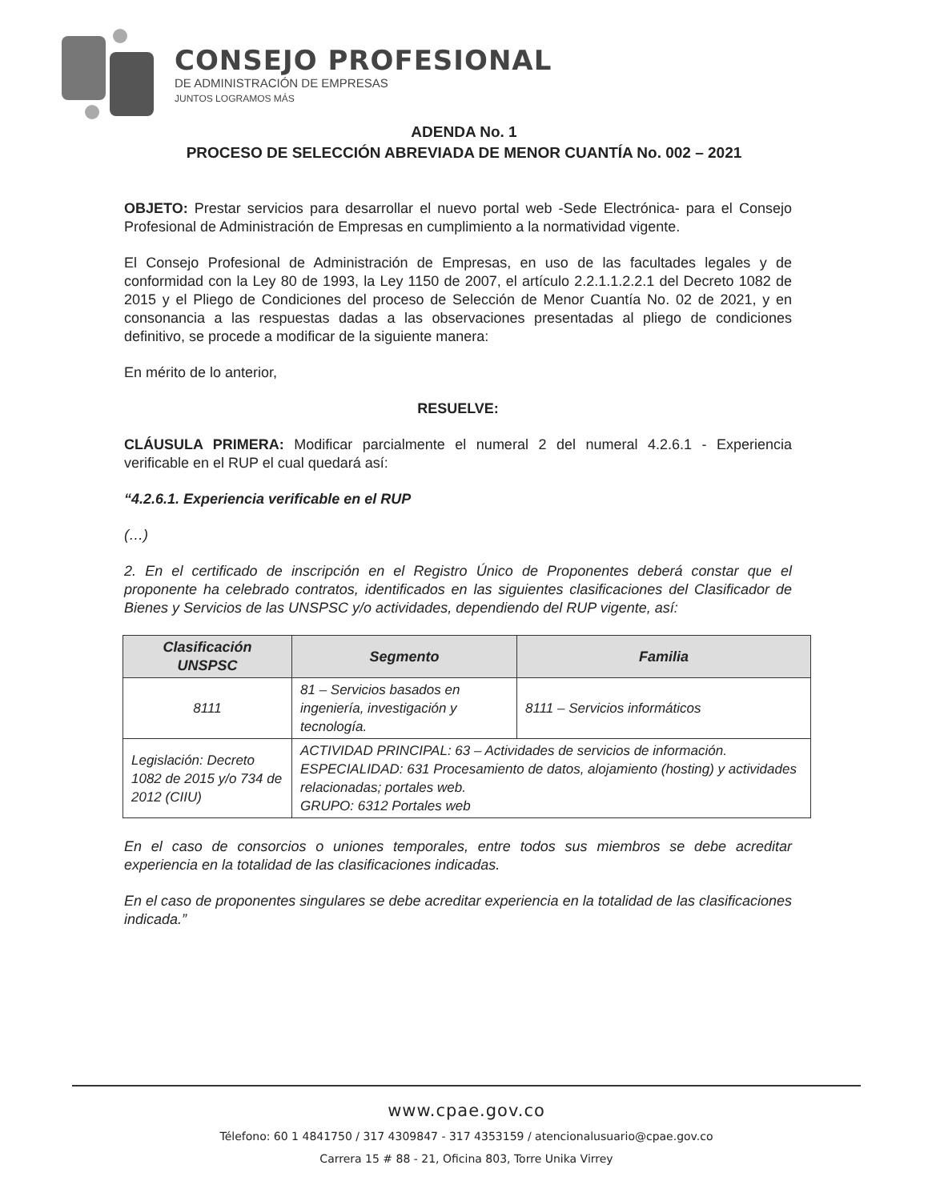CONSEJO PROFESIONAL
DE ADMINISTRACIÓN DE EMPRESAS
JUNTOS LOGRAMOS MÁS
ADENDA No. 1
PROCESO DE SELECCIÓN ABREVIADA DE MENOR CUANTÍA No. 002 – 2021
OBJETO: Prestar servicios para desarrollar el nuevo portal web -Sede Electrónica- para el Consejo Profesional de Administración de Empresas en cumplimiento a la normatividad vigente.
El Consejo Profesional de Administración de Empresas, en uso de las facultades legales y de conformidad con la Ley 80 de 1993, la Ley 1150 de 2007, el artículo 2.2.1.1.2.2.1 del Decreto 1082 de 2015 y el Pliego de Condiciones del proceso de Selección de Menor Cuantía No. 02 de 2021, y en consonancia a las respuestas dadas a las observaciones presentadas al pliego de condiciones definitivo, se procede a modificar de la siguiente manera:
En mérito de lo anterior,
RESUELVE:
CLÁUSULA PRIMERA: Modificar parcialmente el numeral 2 del numeral 4.2.6.1 - Experiencia verificable en el RUP el cual quedará así:
“4.2.6.1. Experiencia verificable en el RUP
(…)
2. En el certificado de inscripción en el Registro Único de Proponentes deberá constar que el proponente ha celebrado contratos, identificados en las siguientes clasificaciones del Clasificador de Bienes y Servicios de las UNSPSC y/o actividades, dependiendo del RUP vigente, así:
| Clasificación UNSPSC | Segmento | Familia |
| --- | --- | --- |
| 8111 | 81 – Servicios basados en ingeniería, investigación y tecnología. | 8111 – Servicios informáticos |
| Legislación: Decreto 1082 de 2015 y/o 734 de 2012 (CIIU) | ACTIVIDAD PRINCIPAL: 63 – Actividades de servicios de información. ESPECIALIDAD: 631 Procesamiento de datos, alojamiento (hosting) y actividades relacionadas; portales web. GRUPO: 6312 Portales web | |
En el caso de consorcios o uniones temporales, entre todos sus miembros se debe acreditar experiencia en la totalidad de las clasificaciones indicadas.
En el caso de proponentes singulares se debe acreditar experiencia en la totalidad de las clasificaciones indicada.”
www.cpae.gov.co
Télefono: 60 1 4841750 / 317 4309847 - 317 4353159 / atencionalusuario@cpae.gov.co
Carrera 15 # 88 - 21, Oficina 803, Torre Unika Virrey